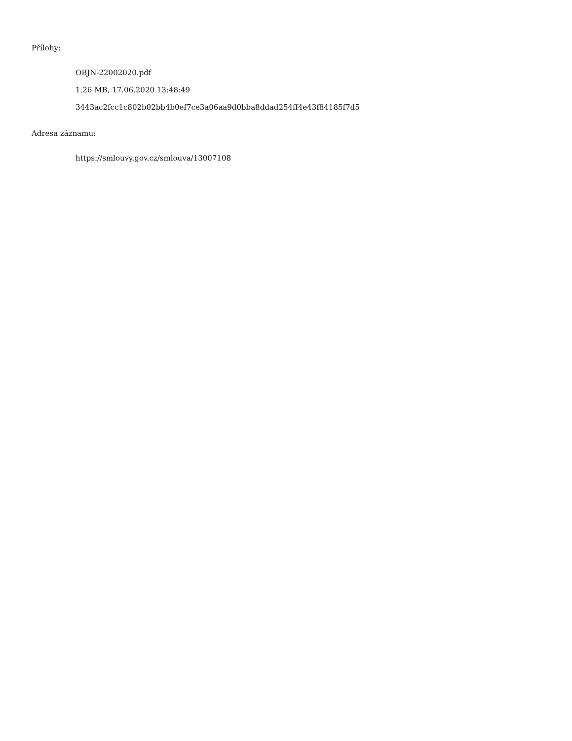Přílohy:
OBJN-22002020.pdf
1.26 MB, 17.06.2020 13:48:49
3443ac2fcc1c802b02bb4b0ef7ce3a06aa9d0bba8ddad254ff4e43f84185f7d5
Adresa záznamu:
https://smlouvy.gov.cz/smlouva/13007108